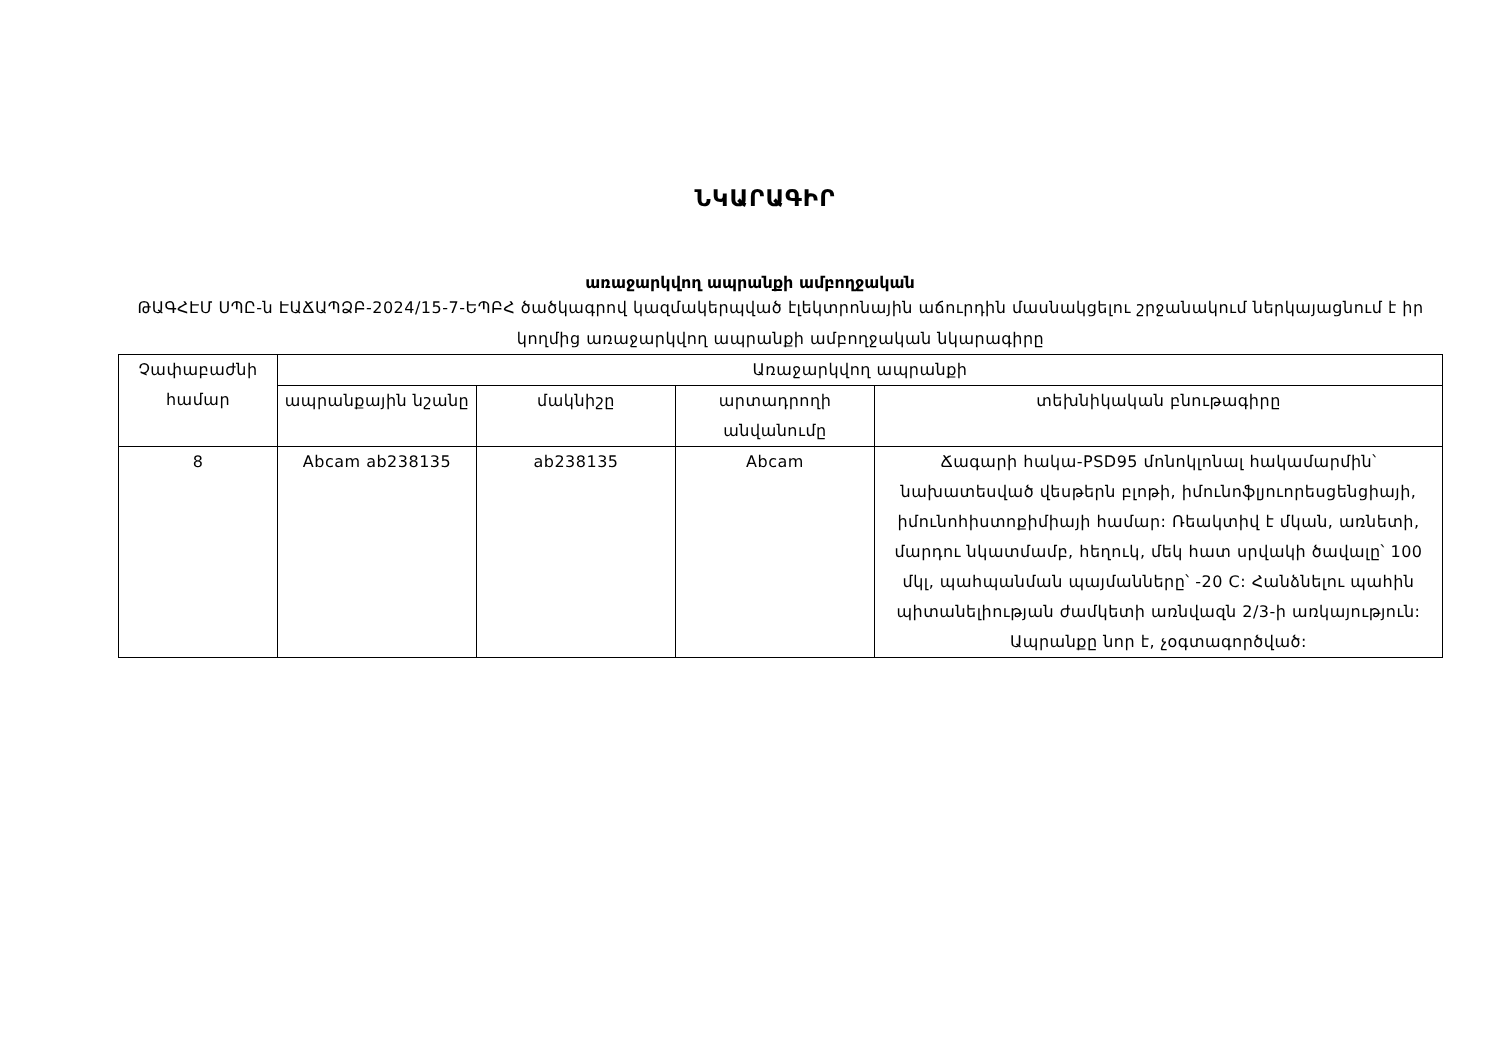ՆԿԱՐԱԳԻՐ
առաջարկվող ապրանքի ամբողջական
ԹԱԳՀԷՄ ՍՊԸ-ն ԷԱՃԱՊՁԲ-2024/15-7-ԵՊԲՀ ծածկագրով կազմակերպված էլեկտրոնային աճուրդին մասնակցելու շրջանակում ներկայացնում է իր կողմից առաջարկվող ապրանքի ամբողջական նկարագիրը
| Չափաբաժնի համար | Առաջարկվող ապրանքի | | | |
| --- | --- | --- | --- | --- |
| | ապրանքային նշանը | մակնիշը | արտադրողի անվանումը | տեխնիկական բնութագիրը |
| 8 | Abcam ab238135 | ab238135 | Abcam | Ճագարի հակա-PSD95 մոնոկլոնալ հակամարմին՝ նախատեսված վեսթերն բլոթի, իմունոֆլյուորեսցենցիայի, իմունոհիստոքիմիայի համար: Ռեակտիվ է մկան, առնետի, մարդու նկատմամբ, հեղուկ, մեկ հատ սրվակի ծավալը՝ 100 մկլ, պահպանման պայմանները՝ -20 C: Հանձնելու պահին պիտանելիության ժամկետի առնվազն 2/3-ի առկայություն: Ապրանքը նոր է, չօգտագործված: |